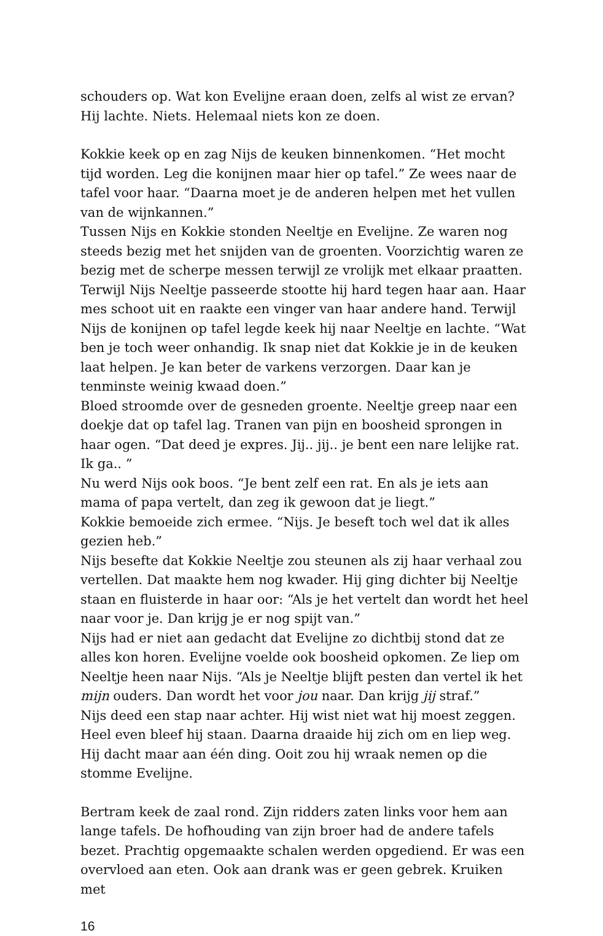schouders op. Wat kon Evelijne eraan doen, zelfs al wist ze ervan? Hij lachte. Niets. Helemaal niets kon ze doen.
Kokkie keek op en zag Nijs de keuken binnenkomen. “Het mocht tijd worden. Leg die konijnen maar hier op tafel.” Ze wees naar de tafel voor haar. “Daarna moet je de anderen helpen met het vullen van de wijnkannen.”
Tussen Nijs en Kokkie stonden Neeltje en Evelijne. Ze waren nog steeds bezig met het snijden van de groenten. Voorzichtig waren ze bezig met de scherpe messen terwijl ze vrolijk met elkaar praatten. Terwijl Nijs Neeltje passeerde stootte hij hard tegen haar aan. Haar mes schoot uit en raakte een vinger van haar andere hand. Terwijl Nijs de konijnen op tafel legde keek hij naar Neeltje en lachte. “Wat ben je toch weer onhandig. Ik snap niet dat Kokkie je in de keuken laat helpen. Je kan beter de varkens verzorgen. Daar kan je tenminste weinig kwaad doen.”
Bloed stroomde over de gesneden groente. Neeltje greep naar een doekje dat op tafel lag. Tranen van pijn en boosheid sprongen in haar ogen. “Dat deed je expres. Jij.. jij.. je bent een nare lelijke rat. Ik ga.. ”
Nu werd Nijs ook boos. “Je bent zelf een rat. En als je iets aan mama of papa vertelt, dan zeg ik gewoon dat je liegt.”
Kokkie bemoeide zich ermee. “Nijs. Je beseft toch wel dat ik alles gezien heb.”
Nijs besefte dat Kokkie Neeltje zou steunen als zij haar verhaal zou vertellen. Dat maakte hem nog kwader. Hij ging dichter bij Neeltje staan en fluisterde in haar oor: “Als je het vertelt dan wordt het heel naar voor je. Dan krijg je er nog spijt van.”
Nijs had er niet aan gedacht dat Evelijne zo dichtbij stond dat ze alles kon horen. Evelijne voelde ook boosheid opkomen. Ze liep om Neeltje heen naar Nijs. “Als je Neeltje blijft pesten dan vertel ik het mijn ouders. Dan wordt het voor jou naar. Dan krijg jij straf.”
Nijs deed een stap naar achter. Hij wist niet wat hij moest zeggen. Heel even bleef hij staan. Daarna draaide hij zich om en liep weg. Hij dacht maar aan één ding. Ooit zou hij wraak nemen op die stomme Evelijne.
Bertram keek de zaal rond. Zijn ridders zaten links voor hem aan lange tafels. De hofhouding van zijn broer had de andere tafels bezet. Prachtig opgemaakte schalen werden opgediend. Er was een overvloed aan eten. Ook aan drank was er geen gebrek. Kruiken met
16